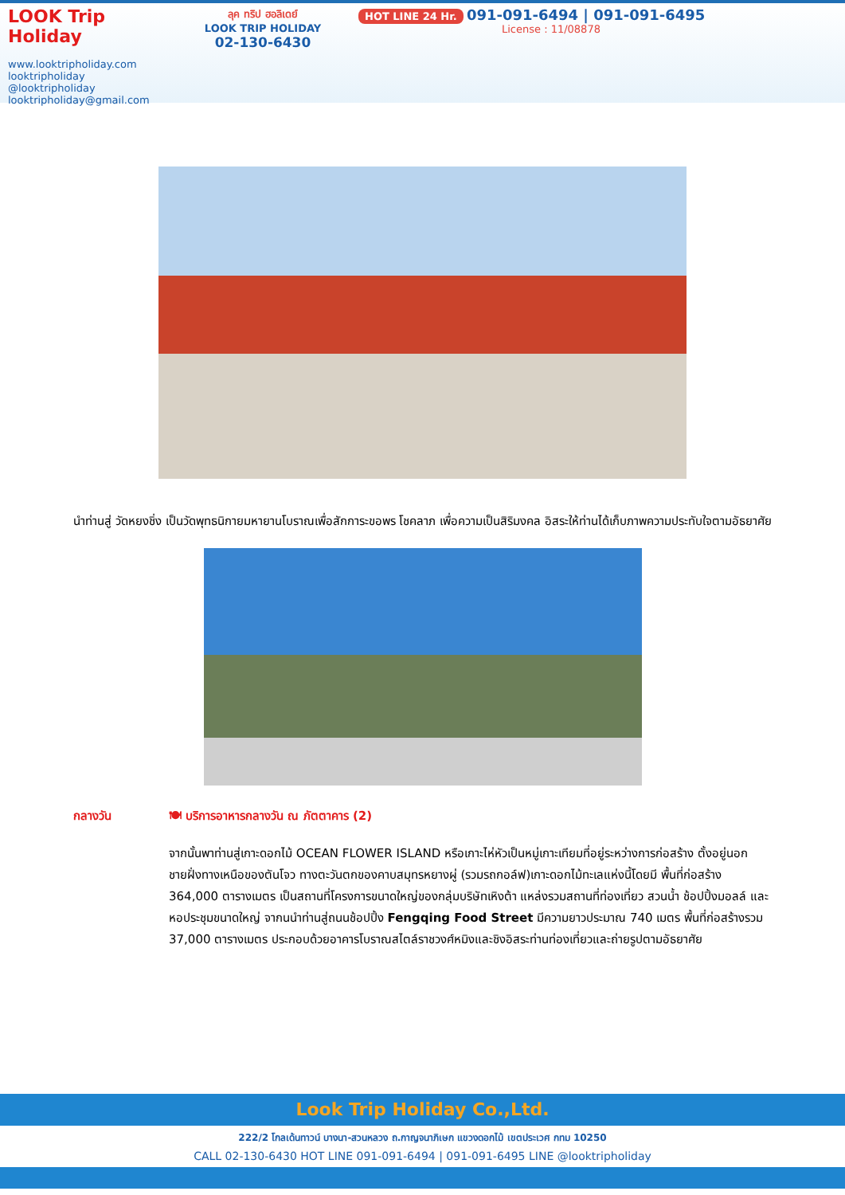LOOK Trip Holiday
www.looktripholiday.com
looktripholiday @looktripholiday looktripholiday@gmail.com
ลุค ทริป ฮอลิเดย์
LOOK TRIP HOLIDAY
02-130-6430
HOT LINE 24 Hr. 091-091-6494 | 091-091-6495
License : 11/08878
นำท่านสู่ วัดหยงชิ่ง เป็นวัดพุทธนิกายมหายานโบราณเพื่อสักการะขอพร โชคลาภ เพื่อความเป็นสิริมงคล อิสระให้ท่านได้เก็บภาพความประทับใจตามอัธยาศัย
กลางวัน 🍽 บริการอาหารกลางวัน ณ ภัตตาคาร (2)
จากนั้นพาท่านสู่เกาะดอกไม้ OCEAN FLOWER ISLAND หรือเกาะไห่หัวเป็นหมู่เกาะเทียมที่อยู่ระหว่างการก่อสร้าง ตั้งอยู่นอกชายฝั่งทางเหนือของตันโจว ทางตะวันตกของคาบสมุทรหยางผู่ (รวมรถกอล์ฟ)เกาะดอกไม้ทะเลแห่งนี้โดยมี พื้นที่ก่อสร้าง 364,000 ตารางเมตร เป็นสถานที่โครงการขนาดใหญ่ของกลุ่มบริษัทเหิงต้า แหล่งรวมสถานที่ท่องเที่ยว สวนน้ำ ช้อปปิ้งมอลล์ และ หอประชุมขนาดใหญ่ จากนนำท่านสู่ถนนช้อปปิ้ง Fengqing Food Street มีความยาวประมาณ 740 เมตร พื้นที่ก่อสร้างรวม 37,000 ตารางเมตร ประกอบด้วยอาคารโบราณสไตล์ราชวงศ์หมิงและชิงอิสระท่านท่องเที่ยวและถ่ายรูปตามอัธยาศัย
Look Trip Holiday Co.,Ltd.
222/2 โกลเด้นทาวน์ บางนา-สวนหลวง ถ.กาญจนาภิเษก แขวงดอกไม้ เขตประเวศ กทม 10250
CALL 02-130-6430 HOT LINE 091-091-6494 | 091-091-6495 LINE @looktripholiday